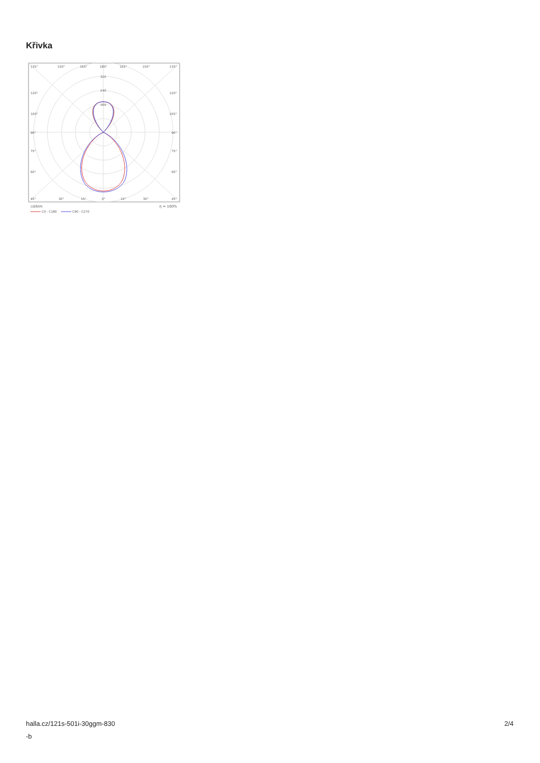Křivka
135°
150°
165°
180°
165°
150°
135°
320
240
160
120°
120°
105°
105°
90°
90°
75°
75°
60°
60°
45°
30°
15°
0°
15°
30°
45°
cd/klm
η = 100%
C0 - C180
C90 - C270
halla.cz/121s-501i-30ggm-830
-b
2/4